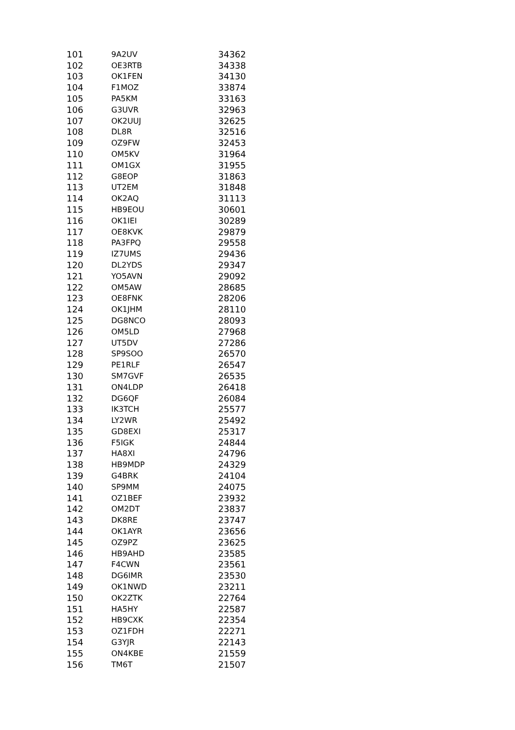| 101 | 9A2UV | 34362 |
| 102 | OE3RTB | 34338 |
| 103 | OK1FEN | 34130 |
| 104 | F1MOZ | 33874 |
| 105 | PA5KM | 33163 |
| 106 | G3UVR | 32963 |
| 107 | OK2UUJ | 32625 |
| 108 | DL8R | 32516 |
| 109 | OZ9FW | 32453 |
| 110 | OM5KV | 31964 |
| 111 | OM1GX | 31955 |
| 112 | G8EOP | 31863 |
| 113 | UT2EM | 31848 |
| 114 | OK2AQ | 31113 |
| 115 | HB9EOU | 30601 |
| 116 | OK1IEI | 30289 |
| 117 | OE8KVK | 29879 |
| 118 | PA3FPQ | 29558 |
| 119 | IZ7UMS | 29436 |
| 120 | DL2YDS | 29347 |
| 121 | YO5AVN | 29092 |
| 122 | OM5AW | 28685 |
| 123 | OE8FNK | 28206 |
| 124 | OK1JHM | 28110 |
| 125 | DG8NCO | 28093 |
| 126 | OM5LD | 27968 |
| 127 | UT5DV | 27286 |
| 128 | SP9SOO | 26570 |
| 129 | PE1RLF | 26547 |
| 130 | SM7GVF | 26535 |
| 131 | ON4LDP | 26418 |
| 132 | DG6QF | 26084 |
| 133 | IK3TCH | 25577 |
| 134 | LY2WR | 25492 |
| 135 | GD8EXI | 25317 |
| 136 | F5IGK | 24844 |
| 137 | HA8XI | 24796 |
| 138 | HB9MDP | 24329 |
| 139 | G4BRK | 24104 |
| 140 | SP9MM | 24075 |
| 141 | OZ1BEF | 23932 |
| 142 | OM2DT | 23837 |
| 143 | DK8RE | 23747 |
| 144 | OK1AYR | 23656 |
| 145 | OZ9PZ | 23625 |
| 146 | HB9AHD | 23585 |
| 147 | F4CWN | 23561 |
| 148 | DG6IMR | 23530 |
| 149 | OK1NWD | 23211 |
| 150 | OK2ZTK | 22764 |
| 151 | HA5HY | 22587 |
| 152 | HB9CXK | 22354 |
| 153 | OZ1FDH | 22271 |
| 154 | G3YJR | 22143 |
| 155 | ON4KBE | 21559 |
| 156 | TM6T | 21507 |